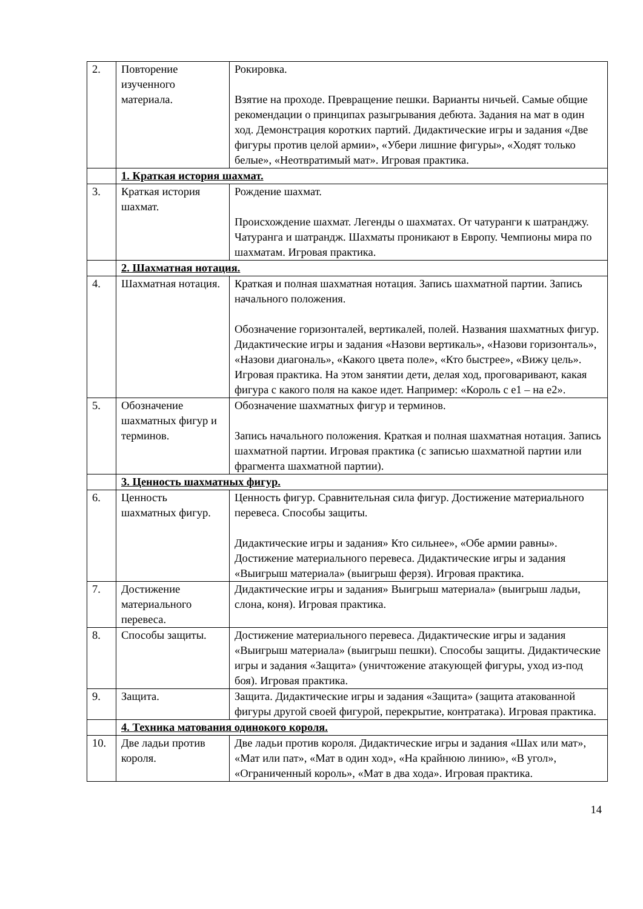| 2. | Повторение изученного материала. | Рокировка. Взятие на проходе. Превращение пешки. Варианты ничьей. Самые общие рекомендации о принципах разыгрывания дебюта. Задания на мат в один ход. Демонстрация коротких партий. Дидактические игры и задания «Две фигуры против целой армии», «Убери лишние фигуры», «Ходят только белые», «Неотвратимый мат». Игровая практика. |
| | 1. Краткая история шахмат. | |
| 3. | Краткая история шахмат. | Рождение шахмат. Происхождение шахмат. Легенды о шахматах. От чатуранги к шатранджу. Чатуранга и шатрандж. Шахматы проникают в Европу. Чемпионы мира по шахматам. Игровая практика. |
| | 2. Шахматная нотация. | |
| 4. | Шахматная нотация. | Краткая и полная шахматная нотация. Запись шахматной партии. Запись начального положения. Обозначение горизонталей, вертикалей, полей. Названия шахматных фигур. Дидактические игры и задания «Назови вертикаль», «Назови горизонталь», «Назови диагональ», «Какого цвета поле», «Кто быстрее», «Вижу цель». Игровая практика. На этом занятии дети, делая ход, проговаривают, какая фигура с какого поля на какое идет. Например: «Король с е1 – на е2». |
| 5. | Обозначение шахматных фигур и терминов. | Обозначение шахматных фигур и терминов. Запись начального положения. Краткая и полная шахматная нотация. Запись шахматной партии. Игровая практика (с записью шахматной партии или фрагмента шахматной партии). |
| | 3. Ценность шахматных фигур. | |
| 6. | Ценность шахматных фигур. | Ценность фигур. Сравнительная сила фигур. Достижение материального перевеса. Способы защиты. Дидактические игры и задания» Кто сильнее», «Обе армии равны». Достижение материального перевеса. Дидактические игры и задания «Выигрыш материала» (выигрыш ферзя). Игровая практика. |
| 7. | Достижение материального перевеса. | Дидактические игры и задания» Выигрыш материала» (выигрыш ладьи, слона, коня). Игровая практика. |
| 8. | Способы защиты. | Достижение материального перевеса. Дидактические игры и задания «Выигрыш материала» (выигрыш пешки). Способы защиты. Дидактические игры и задания «Защита» (уничтожение атакующей фигуры, уход из-под боя). Игровая практика. |
| 9. | Защита. | Защита. Дидактические игры и задания «Защита» (защита атакованной фигуры другой своей фигурой, перекрытие, контратака). Игровая практика. |
| | 4. Техника матования одинокого короля. | |
| 10. | Две ладьи против короля. | Две ладьи против короля. Дидактические игры и задания «Шах или мат», «Мат или пат», «Мат в один ход», «На крайнюю линию», «В угол», «Ограниченный король», «Мат в два хода». Игровая практика. |
14